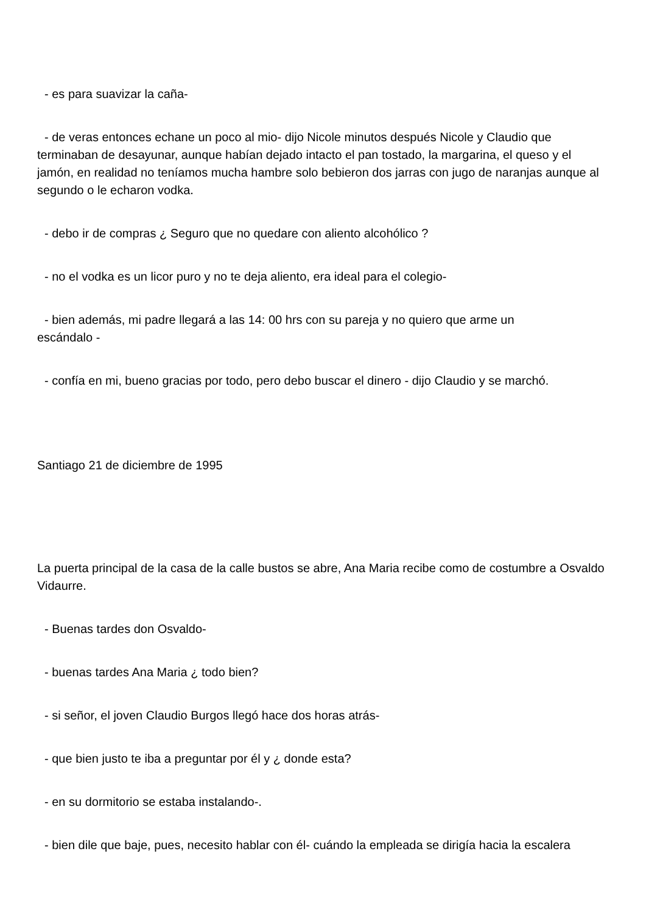- es para suavizar la caña-
- de veras entonces echane un poco al mio- dijo Nicole minutos después Nicole y Claudio que
terminaban de desayunar, aunque habían dejado intacto el pan tostado, la margarina, el queso y el jamón, en realidad no teníamos mucha hambre solo bebieron dos jarras con jugo de naranjas aunque al segundo o le echaron vodka.
- debo ir de compras ¿ Seguro que no quedare con aliento alcohólico ?
- no el vodka es un licor puro y no te deja aliento, era ideal para el colegio-
- bien además, mi padre llegará a las 14: 00 hrs con su pareja y no quiero que arme un
escándalo -
- confía en mi, bueno gracias por todo, pero debo buscar el dinero - dijo Claudio y se marchó.
Santiago 21 de diciembre de 1995
La puerta principal de la casa de la calle bustos se abre, Ana Maria recibe como de costumbre a Osvaldo Vidaurre.
- Buenas tardes don Osvaldo-
- buenas tardes Ana Maria ¿ todo bien?
- si señor, el joven Claudio Burgos llegó hace dos horas atrás-
- que bien justo te iba a preguntar por él y ¿ donde esta?
- en su dormitorio se estaba instalando-.
- bien dile que baje, pues, necesito hablar con él- cuándo la empleada se dirigía hacia la escalera